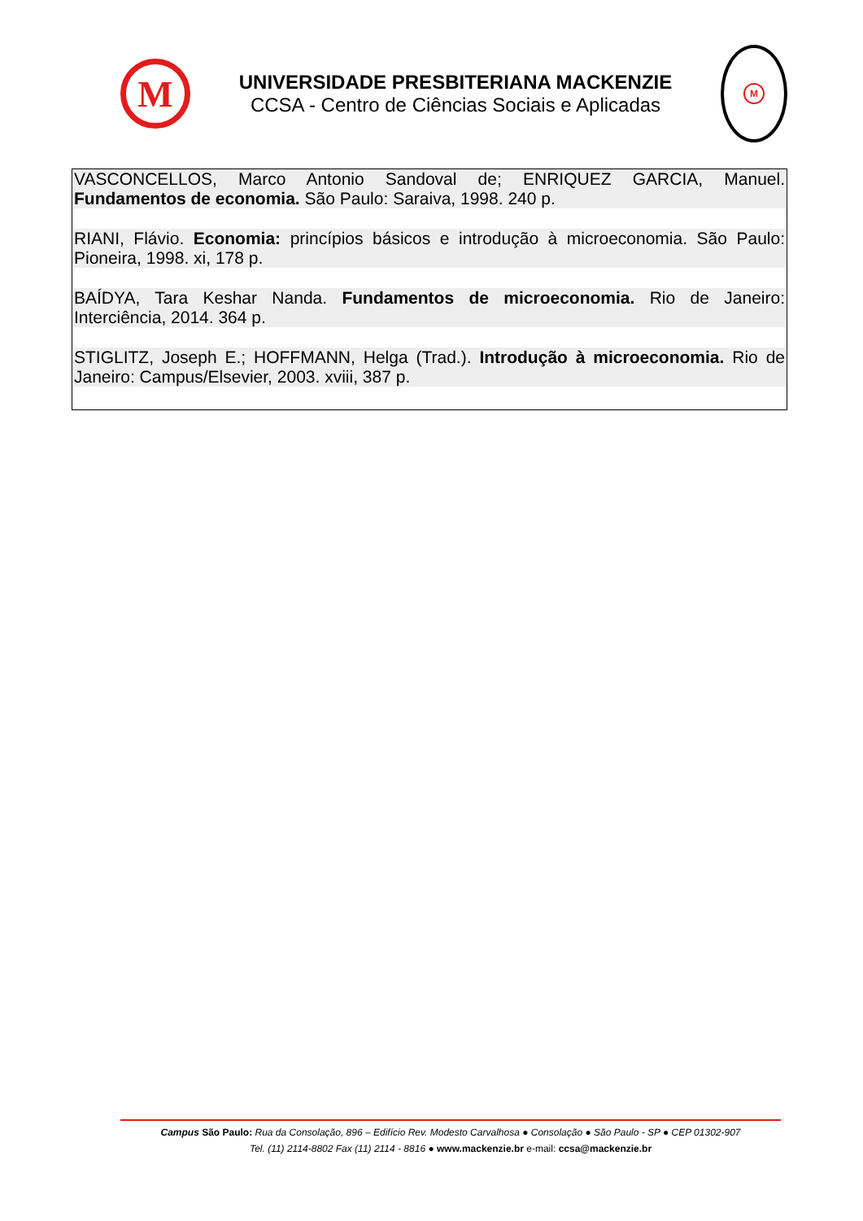M
UNIVERSIDADE PRESBITERIANA MACKENZIE
CCSA - Centro de Ciências Sociais e Aplicadas
M
VASCONCELLOS, Marco Antonio Sandoval de; ENRIQUEZ GARCIA, Manuel. Fundamentos de economia. São Paulo: Saraiva, 1998. 240 p.
RIANI, Flávio. Economia: princípios básicos e introdução à microeconomia. São Paulo: Pioneira, 1998. xi, 178 p.
BAÍDYA, Tara Keshar Nanda. Fundamentos de microeconomia. Rio de Janeiro: Interciência, 2014. 364 p.
STIGLITZ, Joseph E.; HOFFMANN, Helga (Trad.). Introdução à microeconomia. Rio de Janeiro: Campus/Elsevier, 2003. xviii, 387 p.
Campus São Paulo: Rua da Consolação, 896 – Edifício Rev. Modesto Carvalhosa ● Consolação ● São Paulo - SP ● CEP 01302-907
Tel. (11) 2114-8802 Fax (11) 2114 - 8816 ● www.mackenzie.br e-mail: ccsa@mackenzie.br